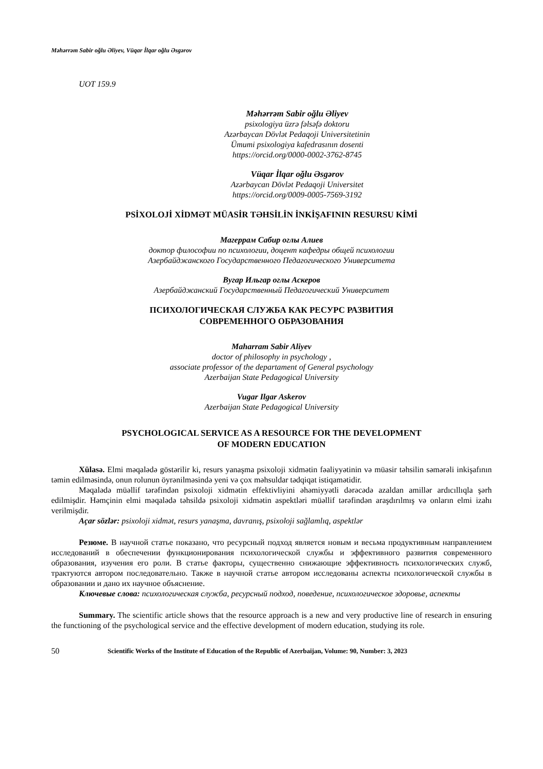Məhərrəm Sabir oğlu Əliyev, Vüqar İlqar oğlu Əsgərov
UOT 159.9
Məhərrəm Sabir oğlu Əliyev
psixologiya üzrə fəlsəfə doktoru
Azərbaycan Dövlət Pedaqoji Universitetinin
Ümumi psixologiya kafedrasının dosenti
https://orcid.org/0000-0002-3762-8745
Vüqar İlqar oğlu Əsgərov
Azərbaycan Dövlət Pedaqoji Universitet
https://orcid.org/0009-0005-7569-3192
PSİXOLOJİ XİDMƏT MÜASİR TƏHSİLİN İNKİŞAFININ RESURSU KİMİ
Магеррам Сабир оглы Алиев
доктор философии по психологии, доцент кафедры общей психологии
Азербайджанского Государственного Педагогического Университета
Вугар Ильгар оглы Аскеров
Азербайджанский Государственный Педагогический Университет
ПСИХОЛОГИЧЕСКАЯ СЛУЖБА КАК РЕСУРС РАЗВИТИЯ
СОВРЕМЕННОГО ОБРАЗОВАНИЯ
Maharram Sabir Aliyev
doctor of philosophy in psychology ,
associate professor of the departament of General psychology
Azerbaijan State Pedagogical University
Vugar Ilgar Askerov
Azerbaijan State Pedagogical University
PSYCHOLOGICAL SERVICE AS A RESOURCE FOR THE DEVELOPMENT
OF MODERN EDUCATION
Xülasə. Elmi məqalədə göstərilir ki, resurs yanaşma psixoloji xidmətin fəaliyyətinin və müasir təhsilin səmərəli inkişafının təmin edilməsində, onun rolunun öyrənilməsində yeni və çox məhsuldar tədqiqat istiqamətidir.
Məqalədə müəllif tərəfindən psixoloji xidmətin effektivliyini əhəmiyyətli dərəcədə azaldan amillər ardıcıllıqla şərh edilmişdir. Həmçinin elmi məqalədə təhsildə psixoloji xidmətin aspektləri müəllif tərəfindən araşdırılmış və onların elmi izahı verilmişdir.
Açar sözlər: psixoloji xidmət, resurs yanaşma, davranış, psixoloji sağlamlıq, aspektlər
Резюме. В научной статье показано, что ресурсный подход является новым и весьма продуктивным направлением исследований в обеспечении функционирования психологической службы и эффективного развития современного образования, изучения его роли. В статье факторы, существенно снижающие эффективность психологических служб, трактуются автором последовательно. Также в научной статье автором исследованы аспекты психологической службы в образовании и дано их научное объяснение.
Ключевые слова: психологическая служба, ресурсный подход, поведение, психологическое здоровье, аспекты
Summary. The scientific article shows that the resource approach is a new and very productive line of research in ensuring the functioning of the psychological service and the effective development of modern education, studying its role.
50 Scientific Works of the Institute of Education of the Republic of Azerbaijan, Volume: 90, Number: 3, 2023